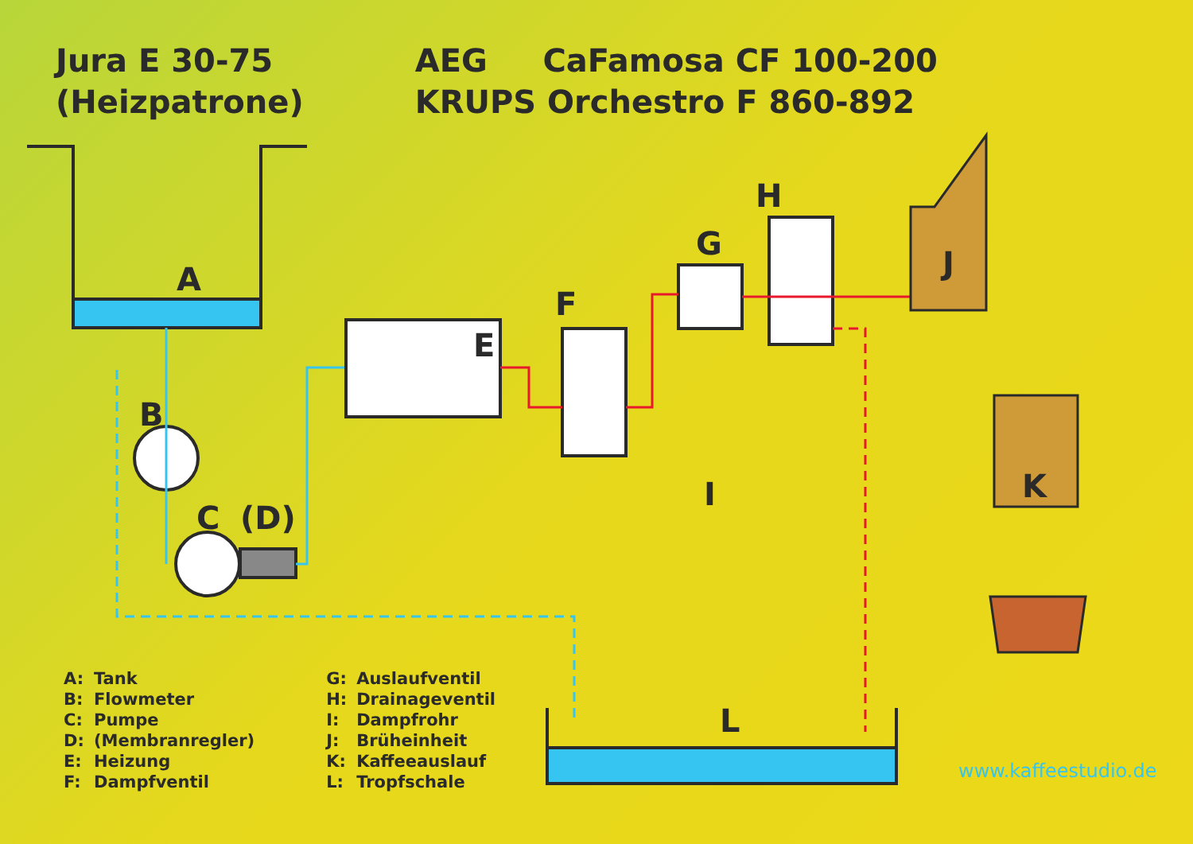A
B
C
(D)
E
F
G
H
I
J
K
L
Jura E 30-75
(Heizpatrone)
AEG CaFamosa CF 100-200
KRUPS Orchestro F 860-892
A: Tank
B: Flowmeter
C: Pumpe
D: (Membranregler)
E: Heizung
F: Dampfventil
G: Auslaufventil
H: Drainageventil
I: Dampfrohr
J: Brüheinheit
K: Kaffeeauslauf
L: Tropfschale
www.kaffeestudio.de